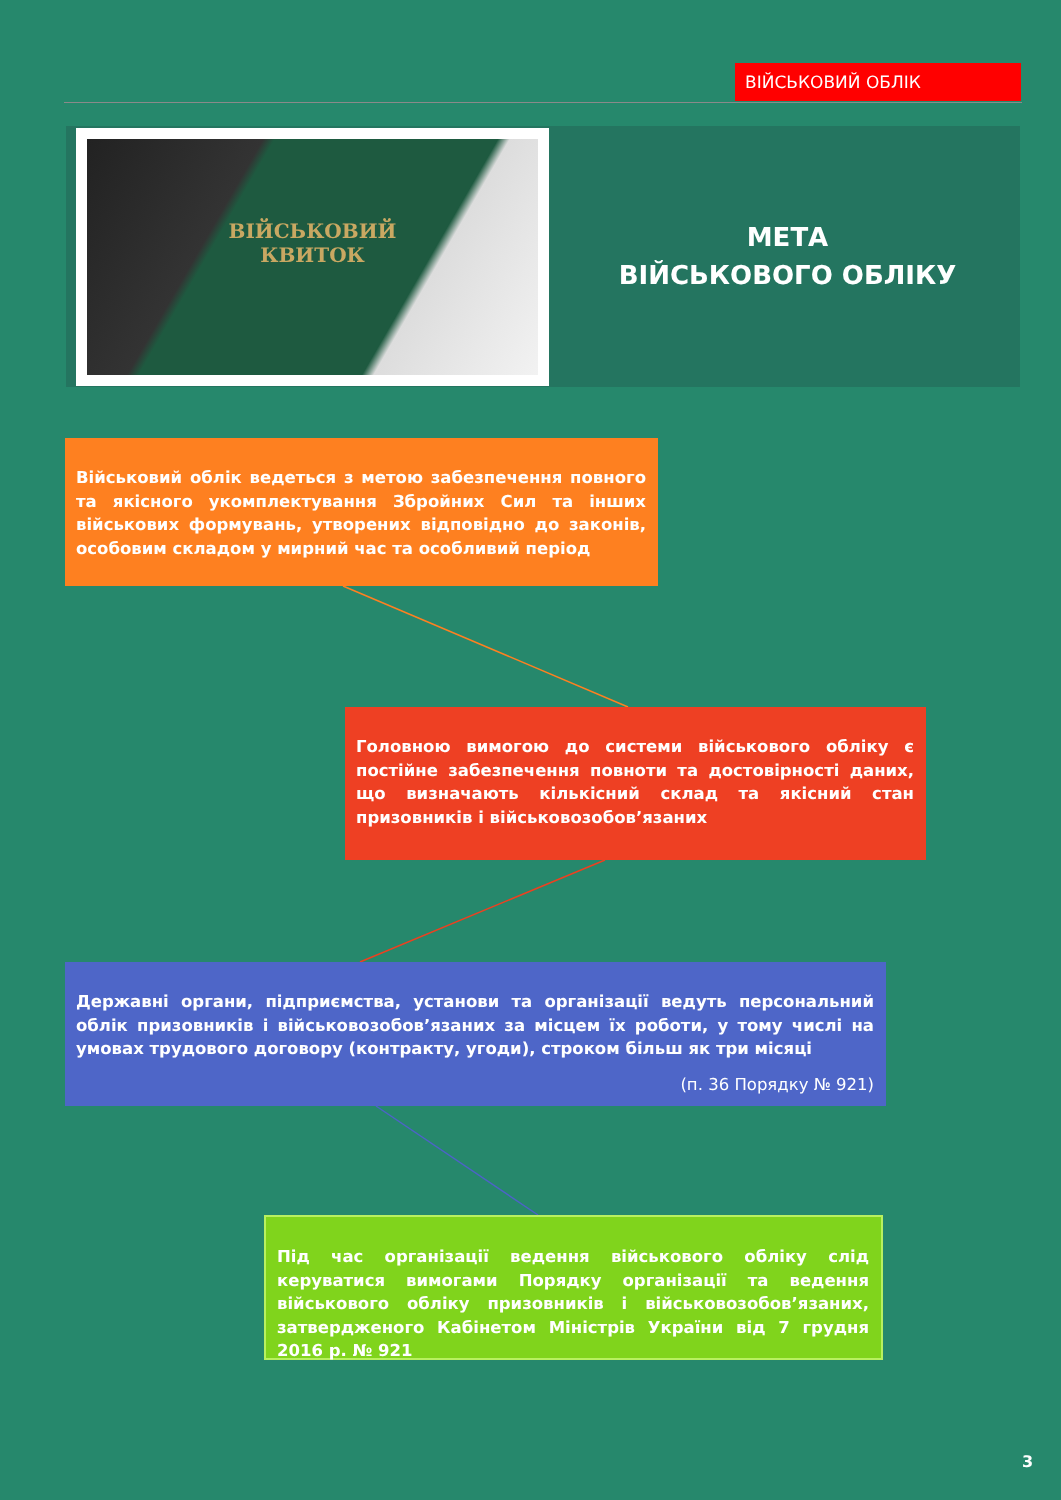ВІЙСЬКОВИЙ ОБЛІК
ВІЙСЬКОВИЙ
КВИТОК
МЕТА
ВІЙСЬКОВОГО ОБЛІКУ
Військовий облік ведеться з метою забезпечення повного та якісного укомплектування Збройних Сил та інших військових формувань, утворених відповідно до законів, особовим складом у мирний час та особливий період
Головною вимогою до системи військового обліку є постійне забезпечення повноти та достовірності даних, що визначають кількісний склад та якісний стан призовників і військовозобов’язаних
Державні органи, підприємства, установи та організації ведуть персональний облік призовників і військовозобов’язаних за місцем їх роботи, у тому числі на умовах трудового договору (контракту, угоди), строком більш як три місяці
(п. 36 Порядку № 921)
Під час організації ведення військового обліку слід керуватися вимогами Порядку організації та ведення військового обліку призовників і військовозобов’язаних, затвердженого Кабінетом Міністрів України від 7 грудня 2016 р. № 921
3